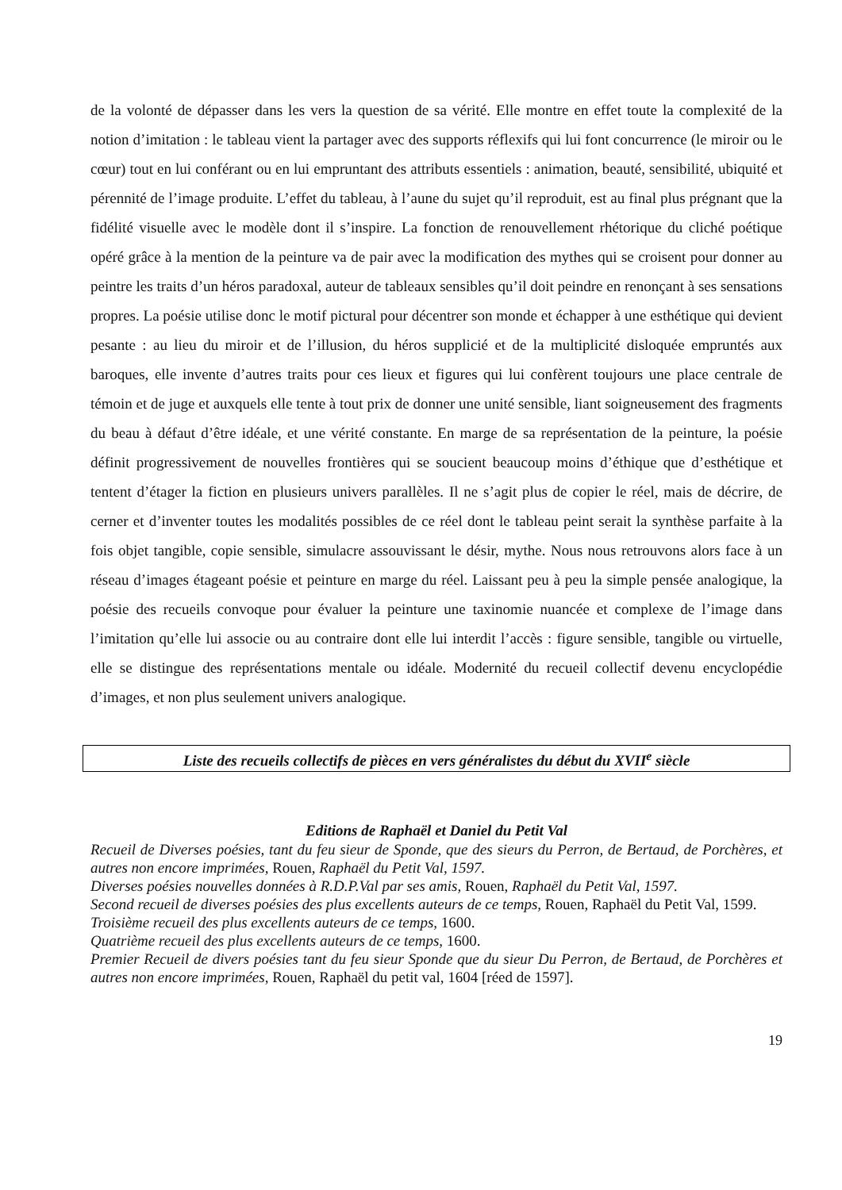de la volonté de dépasser dans les vers la question de sa vérité. Elle montre en effet toute la complexité de la notion d’imitation : le tableau vient la partager avec des supports réflexifs qui lui font concurrence (le miroir ou le cœur) tout en lui conférant ou en lui empruntant des attributs essentiels : animation, beauté, sensibilité, ubiquité et pérennité de l’image produite. L’effet du tableau, à l’aune du sujet qu’il reproduit, est au final plus prégnant que la fidélité visuelle avec le modèle dont il s’inspire. La fonction de renouvellement rhétorique du cliché poétique opéré grâce à la mention de la peinture va de pair avec la modification des mythes qui se croisent pour donner au peintre les traits d’un héros paradoxal, auteur de tableaux sensibles qu’il doit peindre en renonçant à ses sensations propres. La poésie utilise donc le motif pictural pour décentrer son monde et échapper à une esthétique qui devient pesante : au lieu du miroir et de l’illusion, du héros supplicié et de la multiplicité disloquée empruntés aux baroques, elle invente d’autres traits pour ces lieux et figures qui lui confèrent toujours une place centrale de témoin et de juge et auxquels elle tente à tout prix de donner une unité sensible, liant soigneusement des fragments du beau à défaut d’être idéale, et une vérité constante. En marge de sa représentation de la peinture, la poésie définit progressivement de nouvelles frontières qui se soucient beaucoup moins d’éthique que d’esthétique et tentent d’étager la fiction en plusieurs univers parallèles. Il ne s’agit plus de copier le réel, mais de décrire, de cerner et d’inventer toutes les modalités possibles de ce réel dont le tableau peint serait la synthèse parfaite à la fois objet tangible, copie sensible, simulacre assouvissant le désir, mythe. Nous nous retrouvons alors face à un réseau d’images étageant poésie et peinture en marge du réel. Laissant peu à peu la simple pensée analogique, la poésie des recueils convoque pour évaluer la peinture une taxinomie nuancée et complexe de l’image dans l’imitation qu’elle lui associe ou au contraire dont elle lui interdit l’accès : figure sensible, tangible ou virtuelle, elle se distingue des représentations mentale ou idéale. Modernité du recueil collectif devenu encyclopédie d’images, et non plus seulement univers analogique.
Liste des recueils collectifs de pièces en vers généralistes du début du XVII<sup>e</sup> siècle
Editions de Raphaël et Daniel du Petit Val
Recueil de Diverses poésies, tant du feu sieur de Sponde, que des sieurs du Perron, de Bertaud, de Porchères, et autres non encore imprimées, Rouen, Raphaël du Petit Val, 1597.
Diverses poésies nouvelles données à R.D.P.Val par ses amis, Rouen, Raphaël du Petit Val, 1597.
Second recueil de diverses poésies des plus excellents auteurs de ce temps, Rouen, Raphaël du Petit Val, 1599.
Troisième recueil des plus excellents auteurs de ce temps, 1600.
Quatrième recueil des plus excellents auteurs de ce temps, 1600.
Premier Recueil de divers poésies tant du feu sieur Sponde que du sieur Du Perron, de Bertaud, de Porchères et autres non encore imprimées, Rouen, Raphaël du petit val, 1604 [réed de 1597].
19